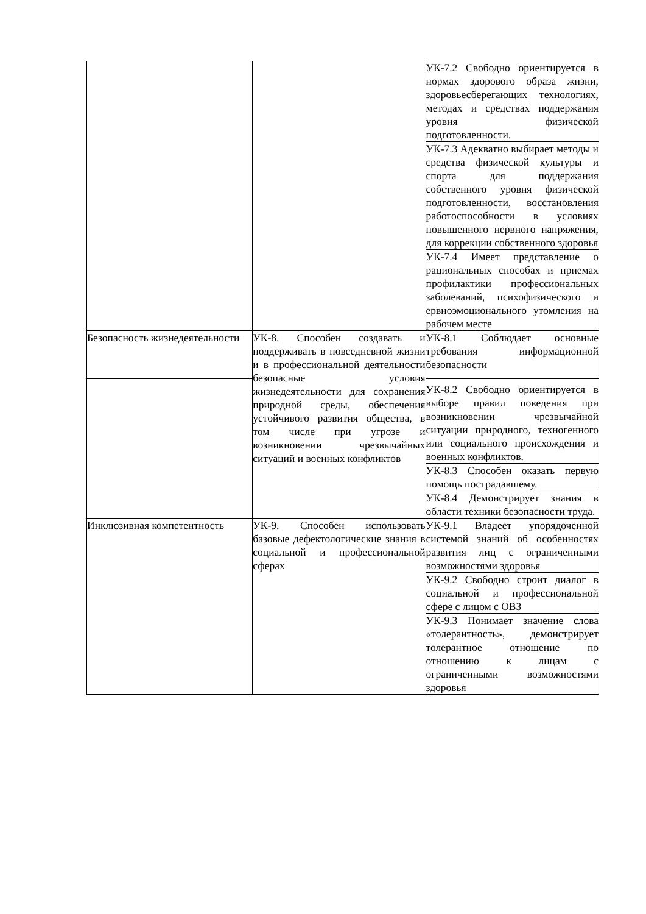| | | УК-7.2 Свободно ориентируется в нормах здорового образа жизни, здоровьесберегающих технологиях, методах и средствах поддержания уровня физической подготовленности. |
| | | УК-7.3 Адекватно выбирает методы и средства физической культуры и спорта для поддержания собственного уровня физической подготовленности, восстановления работоспособности в условиях повышенного нервного напряжения, для коррекции собственного здоровья |
| | | УК-7.4 Имеет представление о рациональных способах и приемах профилактики профессиональных заболеваний, психофизического и ервноэмоционального утомления на рабочем месте |
| Безопасность жизнедеятельности | УК-8. Способен создавать и поддерживать в повседневной жизни и в профессиональной деятельности безопасные условия жизнедеятельности для сохранения природной среды, обеспечения устойчивого развития общества, в том числе при угрозе и возникновении чрезвычайных ситуаций и военных конфликтов | УК-8.1 Соблюдает основные требования информационной безопасности |
| | | УК-8.2 Свободно ориентируется в выборе правил поведения при возникновении чрезвычайной ситуации природного, техногенного или социального происхождения и военных конфликтов. |
| | | УК-8.3 Способен оказать первую помощь пострадавшему. |
| | | УК-8.4 Демонстрирует знания в области техники безопасности труда. |
| Инклюзивная компетентность | УК-9. Способен использовать базовые дефектологические знания в социальной и профессиональной сферах | УК-9.1 Владеет упорядоченной системой знаний об особенностях развития лиц с ограниченными возможностями здоровья |
| | | УК-9.2 Свободно строит диалог в социальной и профессиональной сфере с лицом с ОВЗ |
| | | УК-9.3 Понимает значение слова «толерантность», демонстрирует толерантное отношение по отношению к лицам с ограниченными возможностями здоровья |